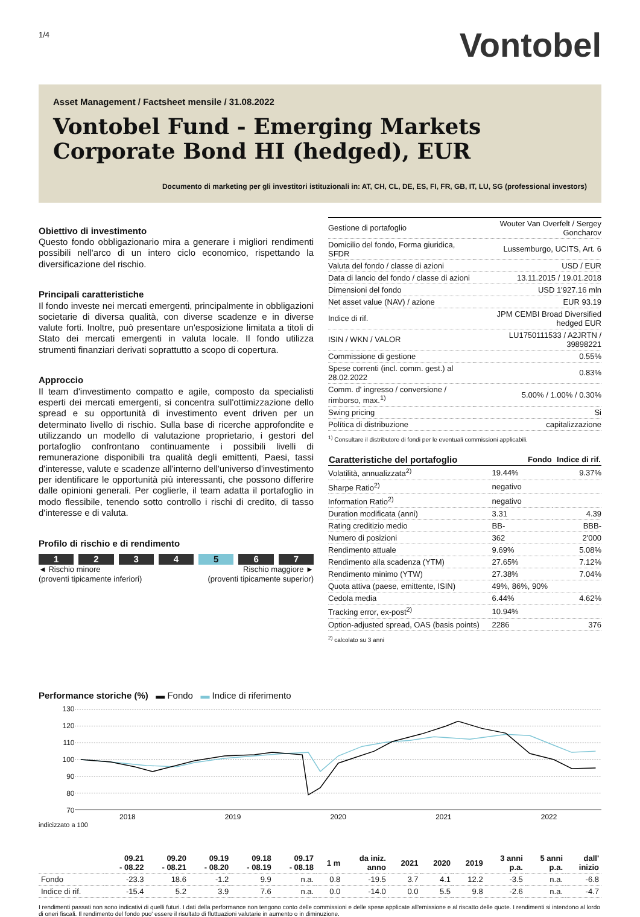1/4
Vontobel
Asset Management / Factsheet mensile / 31.08.2022
Vontobel Fund - Emerging Markets Corporate Bond HI (hedged), EUR
Documento di marketing per gli investitori istituzionali in: AT, CH, CL, DE, ES, FI, FR, GB, IT, LU, SG (professional investors)
Obiettivo di investimento
Questo fondo obbligazionario mira a generare i migliori rendimenti possibili nell'arco di un intero ciclo economico, rispettando la diversificazione del rischio.
Principali caratteristiche
Il fondo investe nei mercati emergenti, principalmente in obbligazioni societarie di diversa qualità, con diverse scadenze e in diverse valute forti. Inoltre, può presentare un'esposizione limitata a titoli di Stato dei mercati emergenti in valuta locale. Il fondo utilizza strumenti finanziari derivati soprattutto a scopo di copertura.
Approccio
Il team d'investimento compatto e agile, composto da specialisti esperti dei mercati emergenti, si concentra sull'ottimizzazione dello spread e su opportunità di investimento event driven per un determinato livello di rischio. Sulla base di ricerche approfondite e utilizzando un modello di valutazione proprietario, i gestori del portafoglio confrontano continuamente i possibili livelli di remunerazione disponibili tra qualità degli emittenti, Paesi, tassi d'interesse, valute e scadenze all'interno dell'universo d'investimento per identificare le opportunità più interessanti, che possono differire dalle opinioni generali. Per coglierle, il team adatta il portafoglio in modo flessibile, tenendo sotto controllo i rischi di credito, di tasso d'interesse e di valuta.
Profilo di rischio e di rendimento
1 2 3 4 5 6 7
◄ Rischio minore
(proventi tipicamente inferiori) Rischio maggiore ►
(proventi tipicamente superior)
| Gestione di portafoglio | Wouter Van Overfelt / Sergey Goncharov |
| Domicilio del fondo, Forma giuridica, SFDR | Lussemburgo, UCITS, Art. 6 |
| Valuta del fondo / classe di azioni | USD / EUR |
| Data di lancio del fondo / classe di azioni | 13.11.2015 / 19.01.2018 |
| Dimensioni del fondo | USD 1'927.16 mln |
| Net asset value (NAV) / azione | EUR 93.19 |
| Indice di rif. | JPM CEMBI Broad Diversified hedged EUR |
| ISIN / WKN / VALOR | LU1750111533 / A2JRTN / 39898221 |
| Commissione di gestione | 0.55% |
| Spese correnti (incl. comm. gest.) al 28.02.2022 | 0.83% |
| Comm. d' ingresso / conversione / rimborso, max.<sup>1)</sup> | 5.00% / 1.00% / 0.30% |
| Swing pricing | Si |
| Política di distribuzione | capitalizzazione |
<sup>1)</sup> Consultare il distributore di fondi per le eventuali commissioni applicabili.
| Caratteristiche del portafoglio | Fondo | Indice di rif. |
| --- | --- | --- |
| Volatilità, annualizzata<sup>2)</sup> | 19.44% | 9.37% |
| Sharpe Ratio<sup>2)</sup> | negativo | |
| Information Ratio<sup>2)</sup> | negativo | |
| Duration modificata (anni) | 3.31 | 4.39 |
| Rating creditizio medio | BB- | BBB- |
| Numero di posizioni | 362 | 2'000 |
| Rendimento attuale | 9.69% | 5.08% |
| Rendimento alla scadenza (YTM) | 27.65% | 7.12% |
| Rendimento minimo (YTW) | 27.38% | 7.04% |
| Quota attiva (paese, emittente, ISIN) | 49%, 86%, 90% | |
| Cedola media | 6.44% | 4.62% |
| Tracking error, ex-post<sup>2)</sup> | 10.94% | |
| Option-adjusted spread, OAS (basis points) | 2286 | 376 |
<sup>2)</sup> calcolato su 3 anni
Performance storiche (%) ▬ Fondo ▬ Indice di riferimento
130
120
110
100
90
80
70
2018
2019
2020
2021
2022
indicizzato a 100
| | 09.21 - 08.22 | 09.20 - 08.21 | 09.19 - 08.20 | 09.18 - 08.19 | 09.17 - 08.18 | 1 m | da iniz. anno | 2021 | 2020 | 2019 | 3 anni p.a. | 5 anni p.a. | dall' inizio |
| --- | --- | --- | --- | --- | --- | --- | --- | --- | --- | --- | --- | --- | --- |
| Fondo | -23.3 | 18.6 | -1.2 | 9.9 | n.a. | 0.8 | -19.5 | 3.7 | 4.1 | 12.2 | -3.5 | n.a. | -6.8 |
| Indice di rif. | -15.4 | 5.2 | 3.9 | 7.6 | n.a. | 0.0 | -14.0 | 0.0 | 5.5 | 9.8 | -2.6 | n.a. | -4.7 |
I rendimenti passati non sono indicativi di quelli futuri. I dati della performance non tengono conto delle commissioni e delle spese applicate all'emissione e al riscatto delle quote. I rendimenti si intendono al lordo di oneri fiscali. Il rendimento del fondo puo' essere il risultato di fluttuazioni valutarie in aumento o in diminuzione.